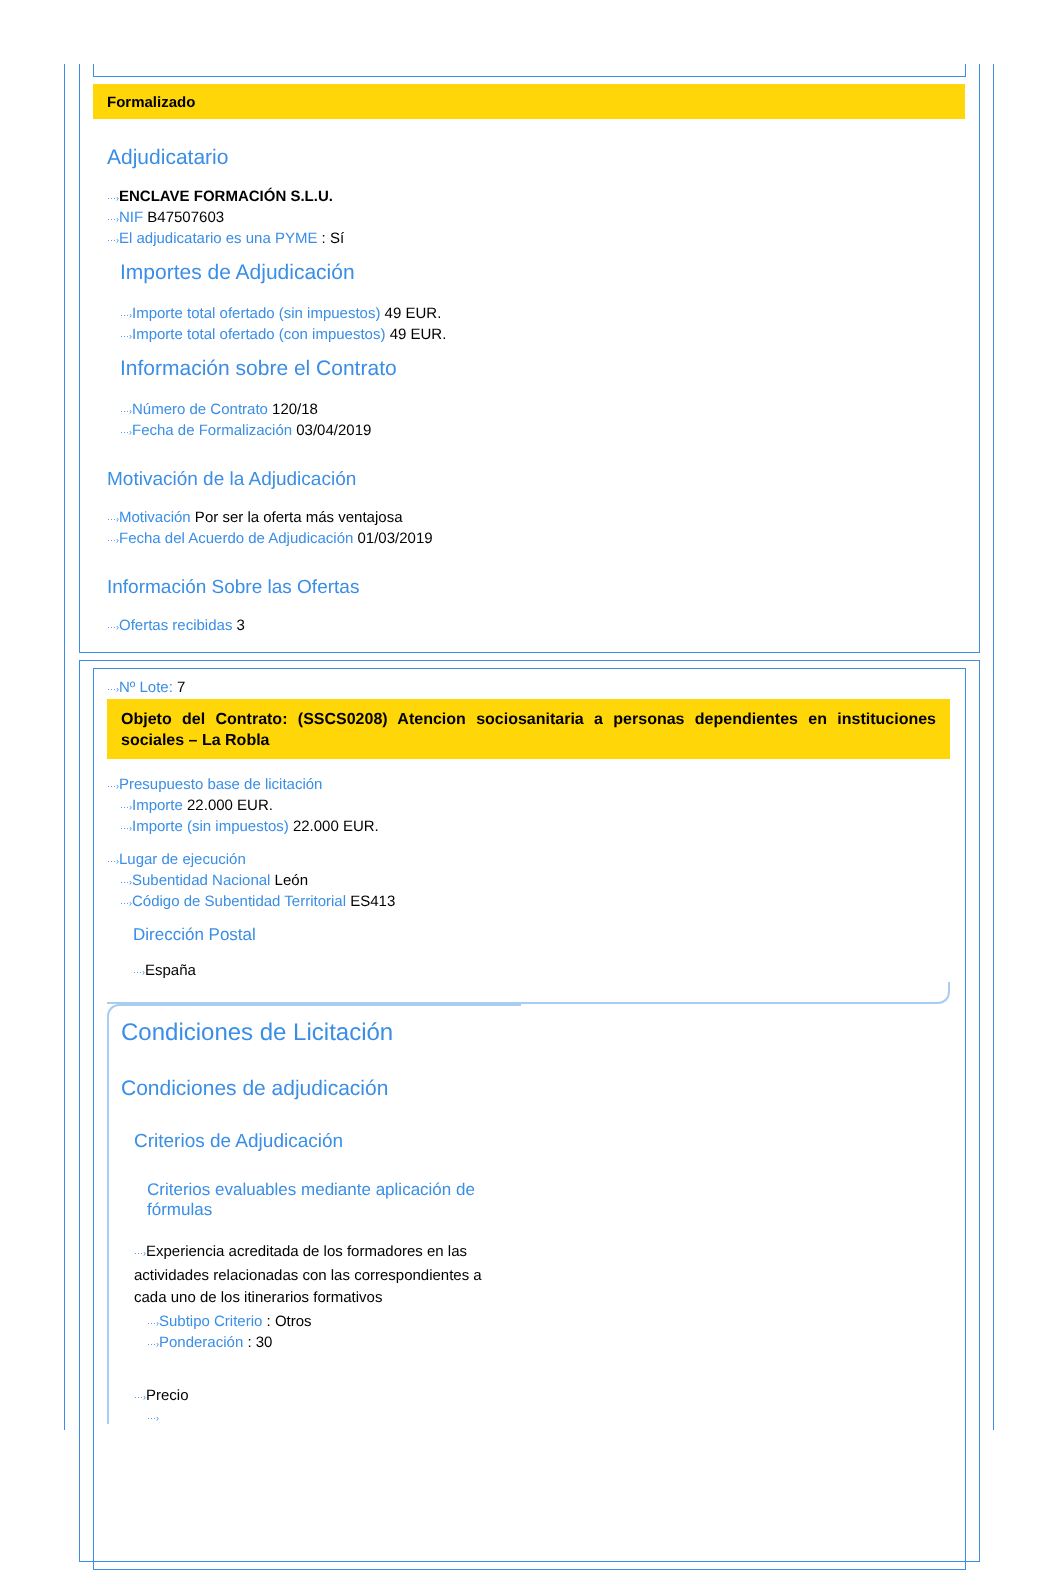Formalizado
Adjudicatario
···›ENCLAVE FORMACIÓN S.L.U.
···›NIF B47507603
···›El adjudicatario es una PYME : Sí
Importes de Adjudicación
···›Importe total ofertado (sin impuestos) 49 EUR.
···›Importe total ofertado (con impuestos) 49 EUR.
Información sobre el Contrato
···›Número de Contrato 120/18
···›Fecha de Formalización 03/04/2019
Motivación de la Adjudicación
···›Motivación Por ser la oferta más ventajosa
···›Fecha del Acuerdo de Adjudicación 01/03/2019
Información Sobre las Ofertas
···›Ofertas recibidas 3
···›Nº Lote: 7
Objeto del Contrato: (SSCS0208) Atencion sociosanitaria a personas dependientes en instituciones sociales – La Robla
···›Presupuesto base de licitación
···›Importe 22.000 EUR.
···›Importe (sin impuestos) 22.000 EUR.
···›Lugar de ejecución
···›Subentidad Nacional León
···›Código de Subentidad Territorial ES413
Dirección Postal
···›España
Condiciones de Licitación
Condiciones de adjudicación
Criterios de Adjudicación
Criterios evaluables mediante aplicación de fórmulas
···›Experiencia acreditada de los formadores en las actividades relacionadas con las correspondientes a cada uno de los itinerarios formativos
···›Subtipo Criterio : Otros
···›Ponderación : 30
···›Precio
···›